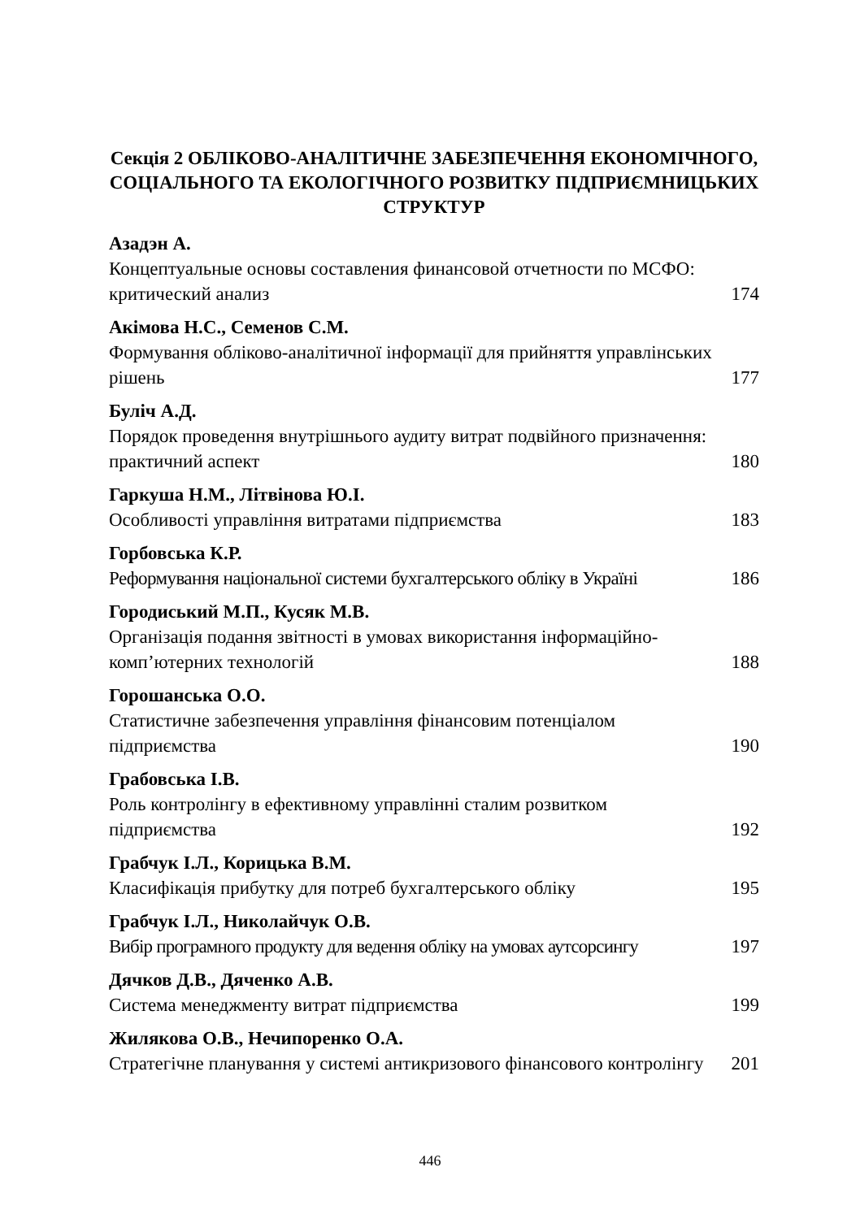Секція 2 ОБЛІКОВО-АНАЛІТИЧНЕ ЗАБЕЗПЕЧЕННЯ ЕКОНОМІЧНОГО, СОЦІАЛЬНОГО ТА ЕКОЛОГІЧНОГО РОЗВИТКУ ПІДПРИЄМНИЦЬКИХ СТРУКТУР
Азадэн А.
Концептуальные основы составления финансовой отчетности по МСФО: критический анализ 174
Акімова Н.С., Семенов С.М.
Формування обліково-аналітичної інформації для прийняття управлінських рішень 177
Буліч А.Д.
Порядок проведення внутрішнього аудиту витрат подвійного призначення: практичний аспект 180
Гаркуша Н.М., Літвінова Ю.І.
Особливості управління витратами підприємства 183
Горбовська К.Р.
Реформування національної системи бухгалтерського обліку в Україні 186
Городиський М.П., Кусяк М.В.
Організація подання звітності в умовах використання інформаційно-комп’ютерних технологій 188
Горошанська О.О.
Статистичне забезпечення управління фінансовим потенціалом підприємства 190
Грабовська І.В.
Роль контролінгу в ефективному управлінні сталим розвитком підприємства 192
Грабчук І.Л., Корицька В.М.
Класифікація прибутку для потреб бухгалтерського обліку 195
Грабчук І.Л., Николайчук О.В.
Вибір програмного продукту для ведення обліку на умовах аутсорсингу 197
Дячков Д.В., Дяченко А.В.
Система менеджменту витрат підприємства 199
Жилякова О.В., Нечипоренко О.А.
Стратегічне планування у системі антикризового фінансового контролінгу 201
446